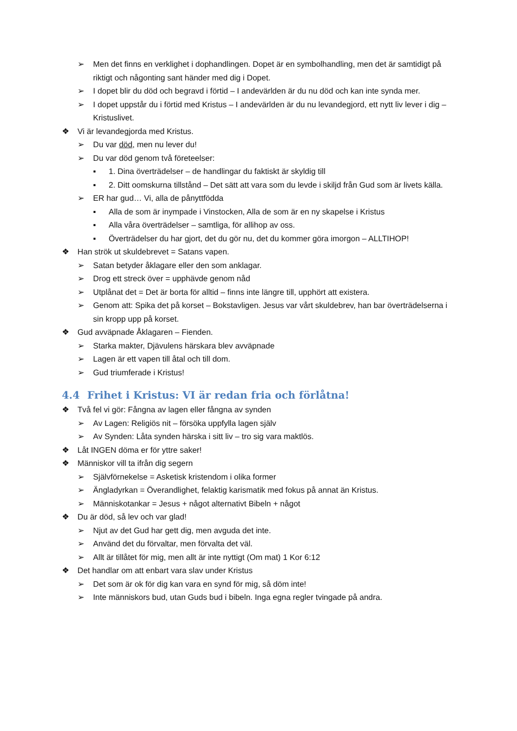➢ Men det finns en verklighet i dophandlingen. Dopet är en symbolhandling, men det är samtidigt på riktigt och någonting sant händer med dig i Dopet.
➢ I dopet blir du död och begravd i förtid – I andevärlden är du nu död och kan inte synda mer.
➢ I dopet uppstår du i förtid med Kristus – I andevärlden är du nu levandegjord, ett nytt liv lever i dig – Kristuslivet.
❖ Vi är levandegjorda med Kristus.
➢ Du var död, men nu lever du!
➢ Du var död genom två företeelser:
▪ 1. Dina överträdelser – de handlingar du faktiskt är skyldig till
▪ 2. Ditt oomskurna tillstånd – Det sätt att vara som du levde i skiljd från Gud som är livets källa.
➢ ER har gud… Vi, alla de pånyttfödda
▪ Alla de som är inympade i Vinstocken, Alla de som är en ny skapelse i Kristus
▪ Alla våra överträdelser – samtliga, för allihop av oss.
▪ Överträdelser du har gjort, det du gör nu, det du kommer göra imorgon – ALLTIHOP!
❖ Han strök ut skuldebrevet = Satans vapen.
➢ Satan betyder åklagare eller den som anklagar.
➢ Drog ett streck över = upphävde genom nåd
➢ Utplånat det = Det är borta för alltid – finns inte längre till, upphört att existera.
➢ Genom att: Spika det på korset – Bokstavligen. Jesus var vårt skuldebrev, han bar överträdelserna i sin kropp upp på korset.
❖ Gud avväpnade Åklagaren – Fienden.
➢ Starka makter, Djävulens härskara blev avväpnade
➢ Lagen är ett vapen till åtal och till dom.
➢ Gud triumferade i Kristus!
4.4 Frihet i Kristus: VI är redan fria och förlåtna!
❖ Två fel vi gör: Fångna av lagen eller fångna av synden
➢ Av Lagen: Religiös nit – försöka uppfylla lagen själv
➢ Av Synden: Låta synden härska i sitt liv – tro sig vara maktlös.
❖ Låt INGEN döma er för yttre saker!
❖ Människor vill ta ifrån dig segern
➢ Självförnekelse = Asketisk kristendom i olika former
➢ Ängladyrkan = Överandlighet, felaktig karismatik med fokus på annat än Kristus.
➢ Människotankar = Jesus + något alternativt Bibeln + något
❖ Du är död, så lev och var glad!
➢ Njut av det Gud har gett dig, men avguda det inte.
➢ Använd det du förvaltar, men förvalta det väl.
➢ Allt är tillåtet för mig, men allt är inte nyttigt (Om mat) 1 Kor 6:12
❖ Det handlar om att enbart vara slav under Kristus
➢ Det som är ok för dig kan vara en synd för mig, så döm inte!
➢ Inte människors bud, utan Guds bud i bibeln. Inga egna regler tvingade på andra.